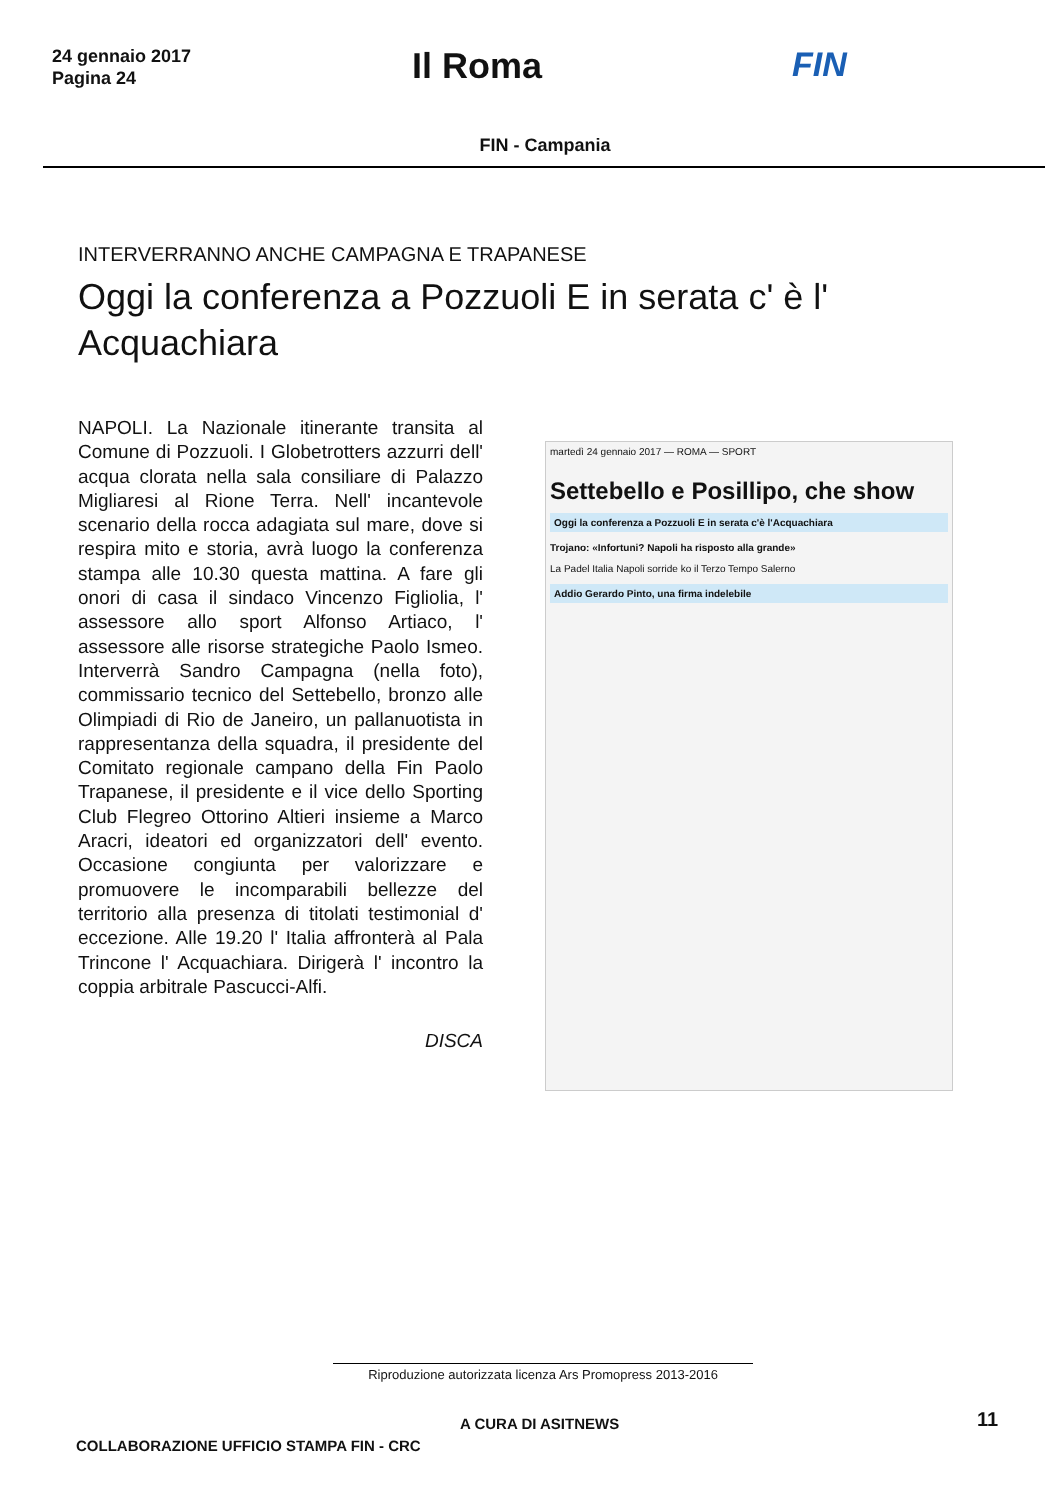24 gennaio 2017
Pagina 24
Il Roma FIN
FIN - Campania
INTERVERRANNO ANCHE CAMPAGNA E TRAPANESE
Oggi la conferenza a Pozzuoli E in serata c' è l' Acquachiara
NAPOLI. La Nazionale itinerante transita al Comune di Pozzuoli. I Globetrotters azzurri dell' acqua clorata nella sala consiliare di Palazzo Migliaresi al Rione Terra. Nell' incantevole scenario della rocca adagiata sul mare, dove si respira mito e storia, avrà luogo la conferenza stampa alle 10.30 questa mattina. A fare gli onori di casa il sindaco Vincenzo Figliolia, l' assessore allo sport Alfonso Artiaco, l' assessore alle risorse strategiche Paolo Ismeo. Interverrà Sandro Campagna (nella foto), commissario tecnico del Settebello, bronzo alle Olimpiadi di Rio de Janeiro, un pallanuotista in rappresentanza della squadra, il presidente del Comitato regionale campano della Fin Paolo Trapanese, il presidente e il vice dello Sporting Club Flegreo Ottorino Altieri insieme a Marco Aracri, ideatori ed organizzatori dell' evento. Occasione congiunta per valorizzare e promuovere le incomparabili bellezze del territorio alla presenza di titolati testimonial d' eccezione. Alle 19.20 l' Italia affronterà al Pala Trincone l' Acquachiara. Dirigerà l' incontro la coppia arbitrale Pascucci-Alfi.
DISCA
martedì 24 gennaio 2017 — ROMA — SPORT
Settebello e Posillipo, che show
Oggi la conferenza a Pozzuoli E in serata c'è l'Acquachiara
Trojano: «Infortuni? Napoli ha risposto alla grande»
La Padel Italia Napoli sorride ko il Terzo Tempo Salerno
Addio Gerardo Pinto, una firma indelebile
Riproduzione autorizzata licenza Ars Promopress 2013-2016
A CURA DI ASITNEWS 11
COLLABORAZIONE UFFICIO STAMPA FIN - CRC